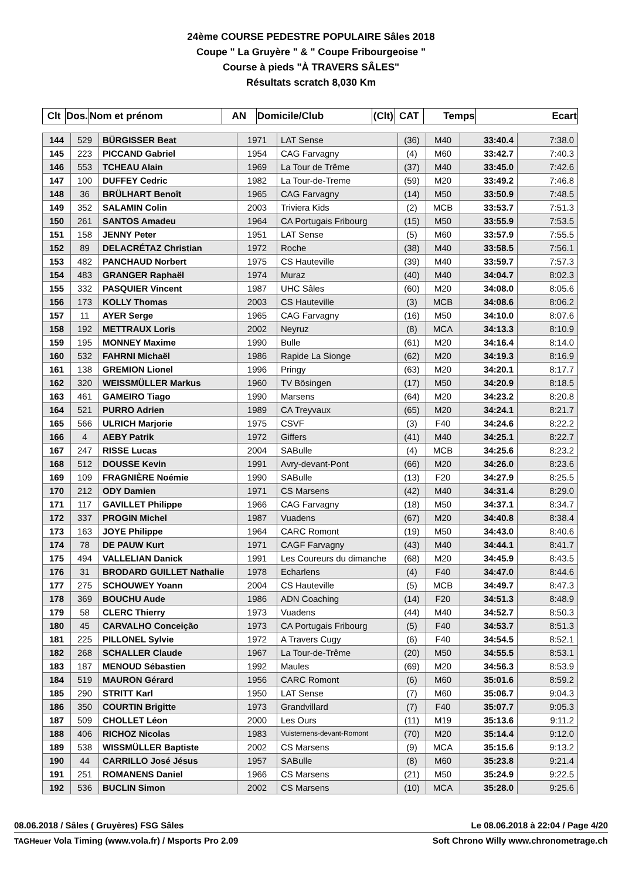24ème COURSE PEDESTRE POPULAIRE Sâles 2018
Coupe " La Gruyère " & " Coupe Fribourgeoise "
Course à pieds "À TRAVERS SÂLES"
Résultats scratch 8,030 Km
| Clt | Dos. | Nom et prénom | AN | Domicile/Club | (Clt) | CAT | Temps | Ecart |
| --- | --- | --- | --- | --- | --- | --- | --- | --- |
| 144 | 529 | BÜRGISSER Beat | 1971 | LAT Sense | (36) | M40 | 33:40.4 | 7:38.0 |
| 145 | 223 | PICCAND Gabriel | 1954 | CAG Farvagny | (4) | M60 | 33:42.7 | 7:40.3 |
| 146 | 553 | TCHEAU Alain | 1969 | La Tour de Trême | (37) | M40 | 33:45.0 | 7:42.6 |
| 147 | 100 | DUFFEY Cedric | 1982 | La Tour-de-Treme | (59) | M20 | 33:49.2 | 7:46.8 |
| 148 | 36 | BRÜLHART Benoît | 1965 | CAG Farvagny | (14) | M50 | 33:50.9 | 7:48.5 |
| 149 | 352 | SALAMIN Colin | 2003 | Triviera Kids | (2) | MCB | 33:53.7 | 7:51.3 |
| 150 | 261 | SANTOS Amadeu | 1964 | CA Portugais Fribourg | (15) | M50 | 33:55.9 | 7:53.5 |
| 151 | 158 | JENNY Peter | 1951 | LAT Sense | (5) | M60 | 33:57.9 | 7:55.5 |
| 152 | 89 | DELACRÉTAZ Christian | 1972 | Roche | (38) | M40 | 33:58.5 | 7:56.1 |
| 153 | 482 | PANCHAUD Norbert | 1975 | CS Hauteville | (39) | M40 | 33:59.7 | 7:57.3 |
| 154 | 483 | GRANGER Raphaël | 1974 | Muraz | (40) | M40 | 34:04.7 | 8:02.3 |
| 155 | 332 | PASQUIER Vincent | 1987 | UHC Sâles | (60) | M20 | 34:08.0 | 8:05.6 |
| 156 | 173 | KOLLY Thomas | 2003 | CS Hauteville | (3) | MCB | 34:08.6 | 8:06.2 |
| 157 | 11 | AYER Serge | 1965 | CAG Farvagny | (16) | M50 | 34:10.0 | 8:07.6 |
| 158 | 192 | METTRAUX Loris | 2002 | Neyruz | (8) | MCA | 34:13.3 | 8:10.9 |
| 159 | 195 | MONNEY Maxime | 1990 | Bulle | (61) | M20 | 34:16.4 | 8:14.0 |
| 160 | 532 | FAHRNI Michaël | 1986 | Rapide La Sionge | (62) | M20 | 34:19.3 | 8:16.9 |
| 161 | 138 | GREMION Lionel | 1996 | Pringy | (63) | M20 | 34:20.1 | 8:17.7 |
| 162 | 320 | WEISSMÜLLER Markus | 1960 | TV Bösingen | (17) | M50 | 34:20.9 | 8:18.5 |
| 163 | 461 | GAMEIRO Tiago | 1990 | Marsens | (64) | M20 | 34:23.2 | 8:20.8 |
| 164 | 521 | PURRO Adrien | 1989 | CA Treyvaux | (65) | M20 | 34:24.1 | 8:21.7 |
| 165 | 566 | ULRICH Marjorie | 1975 | CSVF | (3) | F40 | 34:24.6 | 8:22.2 |
| 166 | 4 | AEBY Patrik | 1972 | Giffers | (41) | M40 | 34:25.1 | 8:22.7 |
| 167 | 247 | RISSE Lucas | 2004 | SABulle | (4) | MCB | 34:25.6 | 8:23.2 |
| 168 | 512 | DOUSSE Kevin | 1991 | Avry-devant-Pont | (66) | M20 | 34:26.0 | 8:23.6 |
| 169 | 109 | FRAGNIÈRE Noémie | 1990 | SABulle | (13) | F20 | 34:27.9 | 8:25.5 |
| 170 | 212 | ODY Damien | 1971 | CS Marsens | (42) | M40 | 34:31.4 | 8:29.0 |
| 171 | 117 | GAVILLET Philippe | 1966 | CAG Farvagny | (18) | M50 | 34:37.1 | 8:34.7 |
| 172 | 337 | PROGIN Michel | 1987 | Vuadens | (67) | M20 | 34:40.8 | 8:38.4 |
| 173 | 163 | JOYE Philippe | 1964 | CARC Romont | (19) | M50 | 34:43.0 | 8:40.6 |
| 174 | 78 | DE PAUW Kurt | 1971 | CAGF Farvagny | (43) | M40 | 34:44.1 | 8:41.7 |
| 175 | 494 | VALLELIAN Danick | 1991 | Les Coureurs du dimanche | (68) | M20 | 34:45.9 | 8:43.5 |
| 176 | 31 | BRODARD GUILLET Nathalie | 1978 | Echarlens | (4) | F40 | 34:47.0 | 8:44.6 |
| 177 | 275 | SCHOUWEY Yoann | 2004 | CS Hauteville | (5) | MCB | 34:49.7 | 8:47.3 |
| 178 | 369 | BOUCHU Aude | 1986 | ADN Coaching | (14) | F20 | 34:51.3 | 8:48.9 |
| 179 | 58 | CLERC Thierry | 1973 | Vuadens | (44) | M40 | 34:52.7 | 8:50.3 |
| 180 | 45 | CARVALHO Conceição | 1973 | CA Portugais Fribourg | (5) | F40 | 34:53.7 | 8:51.3 |
| 181 | 225 | PILLONEL Sylvie | 1972 | A Travers Cugy | (6) | F40 | 34:54.5 | 8:52.1 |
| 182 | 268 | SCHALLER Claude | 1967 | La Tour-de-Trême | (20) | M50 | 34:55.5 | 8:53.1 |
| 183 | 187 | MENOUD Sébastien | 1992 | Maules | (69) | M20 | 34:56.3 | 8:53.9 |
| 184 | 519 | MAURON Gérard | 1956 | CARC Romont | (6) | M60 | 35:01.6 | 8:59.2 |
| 185 | 290 | STRITT Karl | 1950 | LAT Sense | (7) | M60 | 35:06.7 | 9:04.3 |
| 186 | 350 | COURTIN Brigitte | 1973 | Grandvillard | (7) | F40 | 35:07.7 | 9:05.3 |
| 187 | 509 | CHOLLET Léon | 2000 | Les Ours | (11) | M19 | 35:13.6 | 9:11.2 |
| 188 | 406 | RICHOZ Nicolas | 1983 | Vuisternens-devant-Romont | (70) | M20 | 35:14.4 | 9:12.0 |
| 189 | 538 | WISSMÜLLER Baptiste | 2002 | CS Marsens | (9) | MCA | 35:15.6 | 9:13.2 |
| 190 | 44 | CARRILLO José Jésus | 1957 | SABulle | (8) | M60 | 35:23.8 | 9:21.4 |
| 191 | 251 | ROMANENS Daniel | 1966 | CS Marsens | (21) | M50 | 35:24.9 | 9:22.5 |
| 192 | 536 | BUCLIN Simon | 2002 | CS Marsens | (10) | MCA | 35:28.0 | 9:25.6 |
08.06.2018 / Sâles ( Gruyères) FSG Sâles Le 08.06.2018 à 22:04 / Page 4/20
TAGHeuer Vola Timing (www.vola.fr) / Msports Pro 2.09 Soft Chrono Willy www.chronometrage.ch